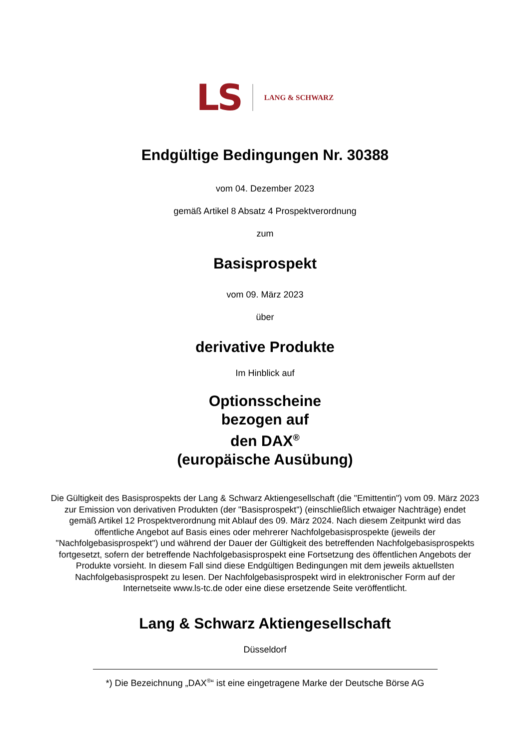LS LANG & SCHWARZ
Endgültige Bedingungen Nr. 30388
vom 04. Dezember 2023
gemäß Artikel 8 Absatz 4 Prospektverordnung
zum
Basisprospekt
vom 09. März 2023
über
derivative Produkte
Im Hinblick auf
Optionsscheine
bezogen auf
den DAX<sup>®</sup>
(europäische Ausübung)
Die Gültigkeit des Basisprospekts der Lang & Schwarz Aktiengesellschaft (die "Emittentin") vom 09. März 2023 zur Emission von derivativen Produkten (der "Basisprospekt") (einschließlich etwaiger Nachträge) endet gemäß Artikel 12 Prospektverordnung mit Ablauf des 09. März 2024. Nach diesem Zeitpunkt wird das öffentliche Angebot auf Basis eines oder mehrerer Nachfolgebasisprospekte (jeweils der "Nachfolgebasisprospekt") und während der Dauer der Gültigkeit des betreffenden Nachfolgebasisprospekts fortgesetzt, sofern der betreffende Nachfolgebasisprospekt eine Fortsetzung des öffentlichen Angebots der Produkte vorsieht. In diesem Fall sind diese Endgültigen Bedingungen mit dem jeweils aktuellsten Nachfolgebasisprospekt zu lesen. Der Nachfolgebasisprospekt wird in elektronischer Form auf der Internetseite www.ls-tc.de oder eine diese ersetzende Seite veröffentlicht.
Lang & Schwarz Aktiengesellschaft
Düsseldorf
*) Die Bezeichnung „DAX<sup>®</sup>“ ist eine eingetragene Marke der Deutsche Börse AG